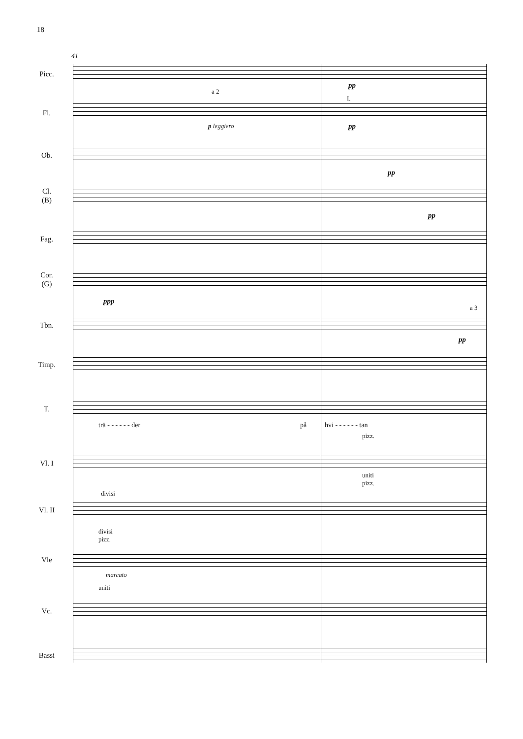18
41
Picc.
pp
Fl.
a 2
p leggiero
I.
pp
Ob.
pp
Cl.
(B)
pp
Fag.
Cor.
(G)
ppp
Tbn.
a 3
pp
Timp.
T.
trä - - - - - - der på hvi - - - - - - tan
Vl. I
pizz.
uniti
pizz.
Vl. II
divisi
Vle
divisi
pizz.
marcato
Vc.
uniti
Bassi